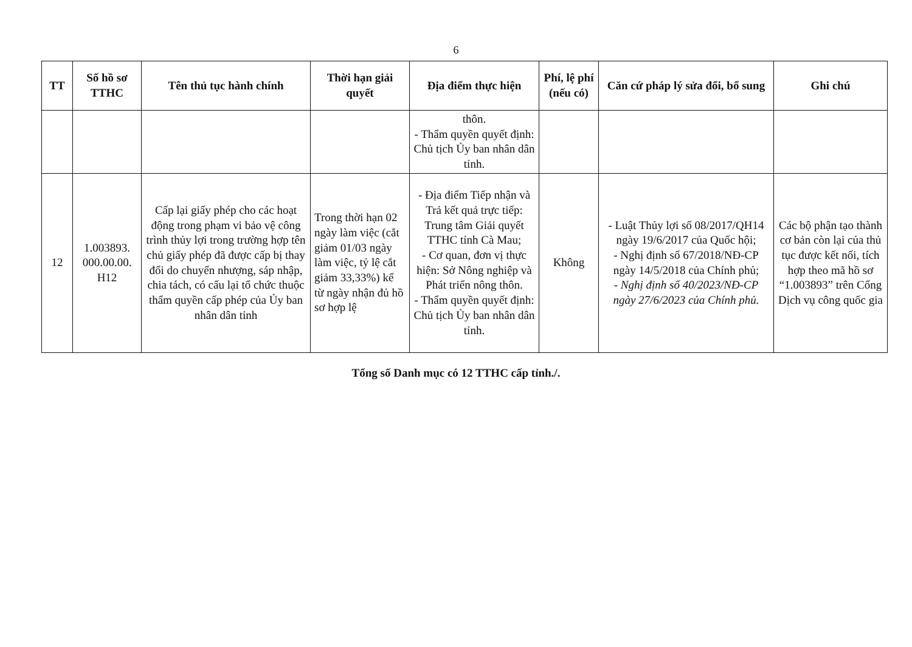6
| TT | Số hồ sơ TTHC | Tên thủ tục hành chính | Thời hạn giải quyết | Địa điểm thực hiện | Phí, lệ phí (nếu có) | Căn cứ pháp lý sửa đổi, bổ sung | Ghi chú |
| --- | --- | --- | --- | --- | --- | --- | --- |
| | | | | thôn. - Thẩm quyền quyết định: Chủ tịch Ủy ban nhân dân tỉnh. | | | |
| 12 | 1.003893. 000.00.00. H12 | Cấp lại giấy phép cho các hoạt động trong phạm vi bảo vệ công trình thủy lợi trong trường hợp tên chủ giấy phép đã được cấp bị thay đổi do chuyển nhượng, sáp nhập, chia tách, có cấu lại tổ chức thuộc thẩm quyền cấp phép của Ủy ban nhân dân tỉnh | Trong thời hạn 02 ngày làm việc (cắt giảm 01/03 ngày làm việc, tỷ lệ cắt giảm 33,33%) kể từ ngày nhận đủ hồ sơ hợp lệ | - Địa điểm Tiếp nhận và Trả kết quả trực tiếp: Trung tâm Giải quyết TTHC tỉnh Cà Mau; - Cơ quan, đơn vị thực hiện: Sở Nông nghiệp và Phát triển nông thôn. - Thẩm quyền quyết định: Chủ tịch Ủy ban nhân dân tỉnh. | Không | - Luật Thủy lợi số 08/2017/QH14 ngày 19/6/2017 của Quốc hội; - Nghị định số 67/2018/NĐ-CP ngày 14/5/2018 của Chính phủ; - Nghị định số 40/2023/NĐ-CP ngày 27/6/2023 của Chính phủ. | Các bộ phận tạo thành cơ bản còn lại của thủ tục được kết nối, tích hợp theo mã hồ sơ “1.003893” trên Cổng Dịch vụ công quốc gia |
Tổng số Danh mục có 12 TTHC cấp tỉnh./.